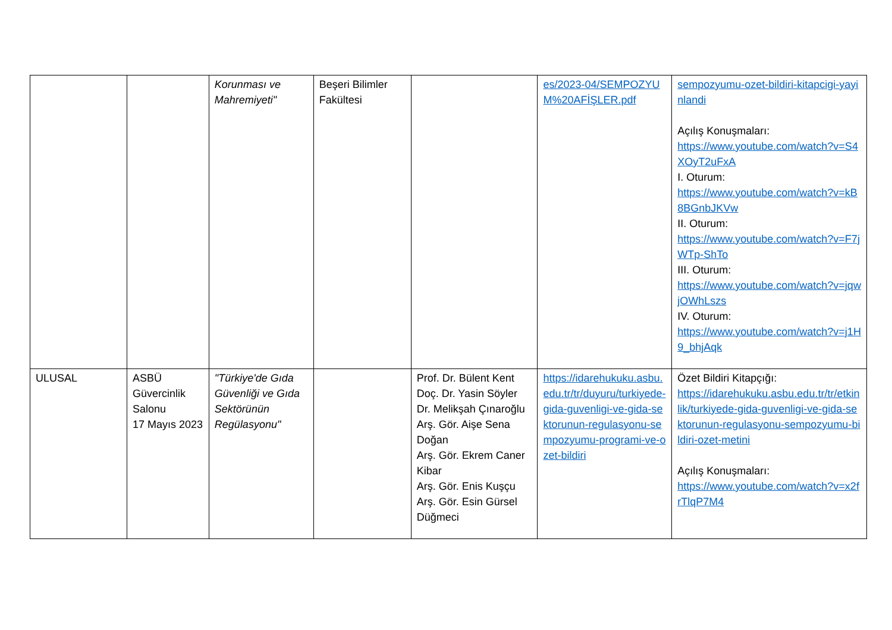| | | Korunması ve Mahremiyeti" | Beşeri Bilimler Fakültesi | | es/2023-04/SEMPOZYUM%20AFİŞLER.pdf | sempozyumu-ozet-bildiri-kitapcigi-yayinlandi Açılış Konuşmaları: https://www.youtube.com/watch?v=S4XOyT2uFxA I. Oturum: https://www.youtube.com/watch?v=kB8BGnbJKVw II. Oturum: https://www.youtube.com/watch?v=F7jWTp-ShTo III. Oturum: https://www.youtube.com/watch?v=jqwjOWhLszs IV. Oturum: https://www.youtube.com/watch?v=j1H9_bhjAqk |
| ULUSAL | ASBÜ Güvercinlik Salonu 17 Mayıs 2023 | "Türkiye'de Gıda Güvenliği ve Gıda Sektörünün Regülasyonu" | | Prof. Dr. Bülent Kent Doç. Dr. Yasin Söyler Dr. Melikşah Çınaroğlu Arş. Gör. Aişe Sena Doğan Arş. Gör. Ekrem Caner Kibar Arş. Gör. Enis Kuşçu Arş. Gör. Esin Gürsel Düğmeci | https://idarehukuku.asbu.edu.tr/tr/duyuru/turkiyede-gida-guvenligi-ve-gida-sektorunun-regulasyonu-sempozyumu-programi-ve-ozet-bildiri | Özet Bildiri Kitapçığı: https://idarehukuku.asbu.edu.tr/tr/etkinlik/turkiyede-gida-guvenligi-ve-gida-sektorunun-regulasyonu-sempozyumu-bildiri-ozet-metini Açılış Konuşmaları: https://www.youtube.com/watch?v=x2frTlqP7M4 |